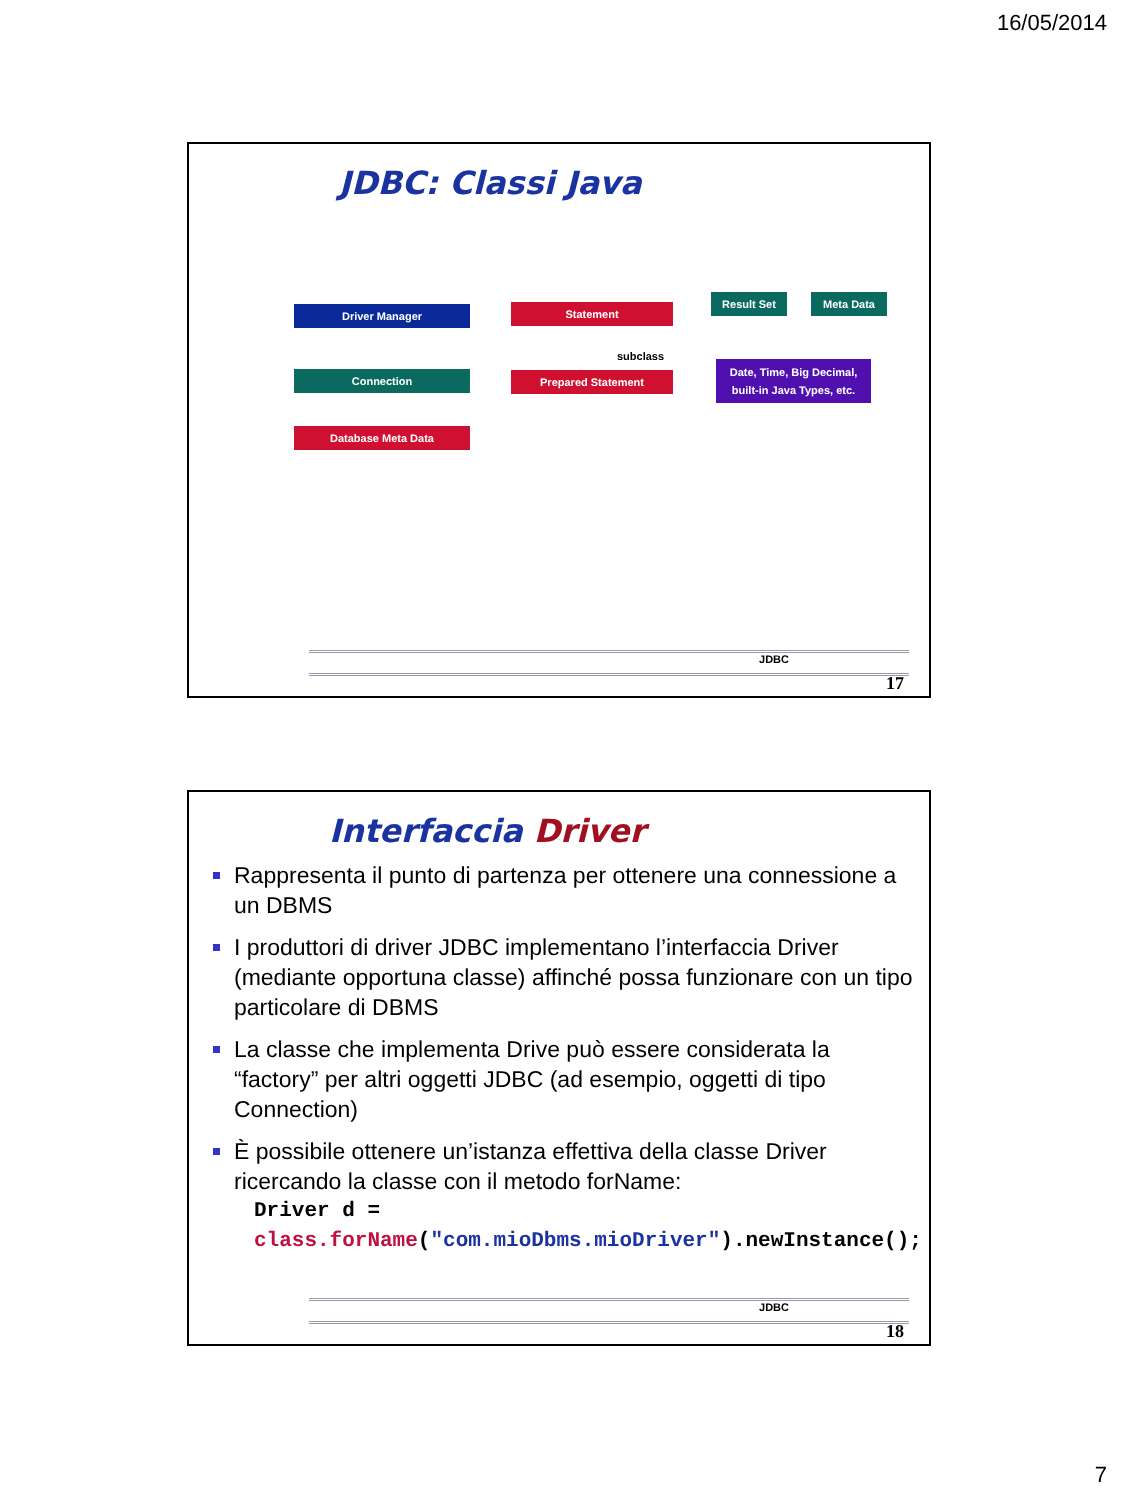16/05/2014
JDBC: Classi Java
Driver Manager
Connection
Database Meta Data
Statement
subclass
Prepared Statement
Result Set Meta Data
Date, Time, Big Decimal, built-in Java Types, etc.
JDBC
17
Interfaccia Driver
Rappresenta il punto di partenza per ottenere una connessione a un DBMS
I produttori di driver JDBC implementano l’interfaccia Driver (mediante opportuna classe) affinché possa funzionare con un tipo particolare di DBMS
La classe che implementa Drive può essere considerata la “factory” per altri oggetti JDBC (ad esempio, oggetti di tipo Connection)
È possibile ottenere un’istanza effettiva della classe Driver ricercando la classe con il metodo forName:
Driver d = class.forName("com.mioDbms.mioDriver").newInstance();
JDBC
18
7